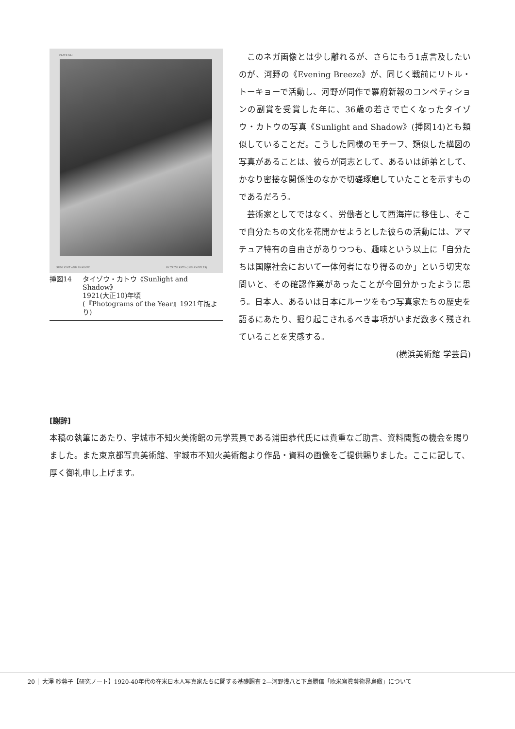PLATE XLI
SUNLIGHT AND SHADOW. BY TAIZO KATO (LOS ANGELES)
挿図14 タイゾウ・カトウ《Sunlight and Shadow》
1921(大正10)年頃
(『Photograms of the Year』1921年版より)
このネガ画像とは少し離れるが、さらにもう1点言及したいのが、河野の《Evening Breeze》が、同じく戦前にリトル・トーキョーで活動し、河野が同作で羅府新報のコンペティションの副賞を受賞した年に、36歳の若さで亡くなったタイゾウ・カトウの写真《Sunlight and Shadow》(挿図14)とも類似していることだ。こうした同様のモチーフ、類似した構図の写真があることは、彼らが同志として、あるいは師弟として、かなり密接な関係性のなかで切磋琢磨していたことを示すものであるだろう。
芸術家としてではなく、労働者として西海岸に移住し、そこで自分たちの文化を花開かせようとした彼らの活動には、アマチュア特有の自由さがありつつも、趣味という以上に「自分たちは国際社会において一体何者になり得るのか」という切実な問いと、その確認作業があったことが今回分かったように思う。日本人、あるいは日本にルーツをもつ写真家たちの歴史を語るにあたり、掘り起こされるべき事項がいまだ数多く残されていることを実感する。
(横浜美術館 学芸員)
[謝辞]
本稿の執筆にあたり、宇城市不知火美術館の元学芸員である浦田恭代氏には貴重なご助言、資料閲覧の機会を賜りました。また東京都写真美術館、宇城市不知火美術館より作品・資料の画像をご提供賜りました。ここに記して、厚く御礼申し上げます。
20 大澤 紗蓉子【研究ノート】1920-40年代の在米日本人写真家たちに関する基礎調査 2—河野浅八と下島勝信「欧米寫眞藝術界鳥瞰」について